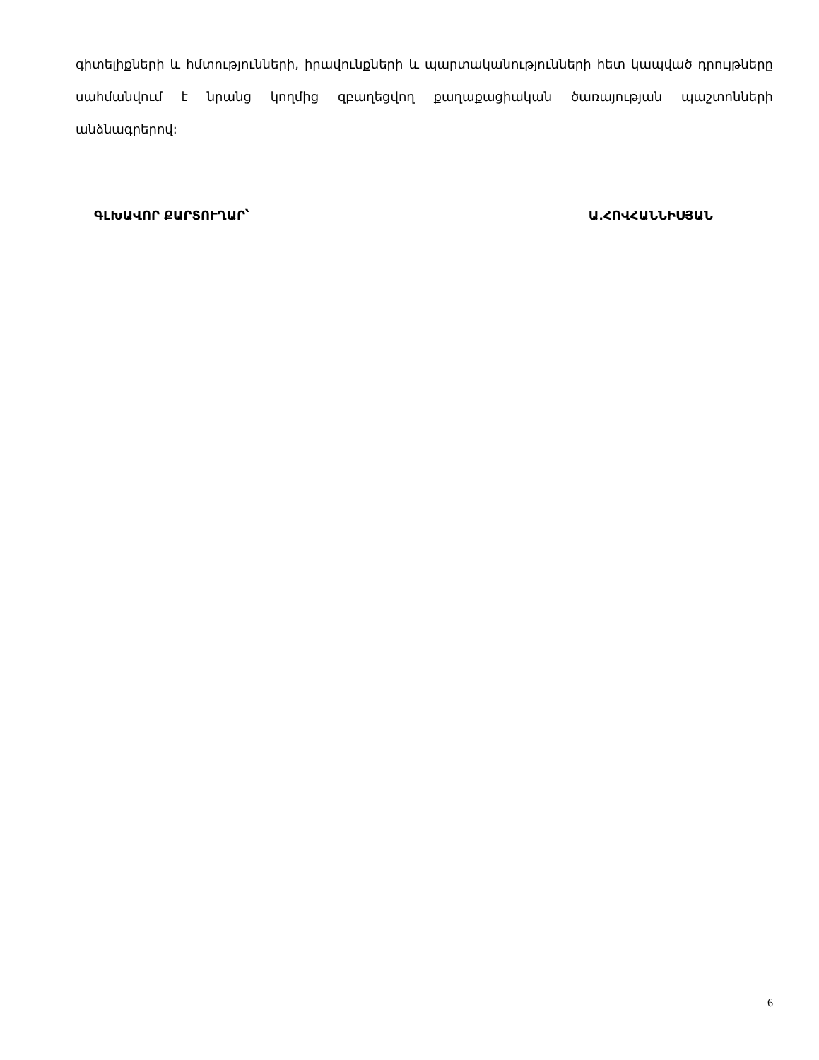գիտելիքների և հմտությունների, իրավունքների և պարտականությունների հետ կապված դրույթները սահմանվում է նրանց կողմից զբաղեցվող քաղաքացիական ծառայության պաշտոնների անձնագրերով:
ԳԼԽԱՎՈՐ ՔԱՐՏՈՒՂԱՐ՝ Ա.ՀՈՎՀԱՆՆԻՍՅԱՆ
6